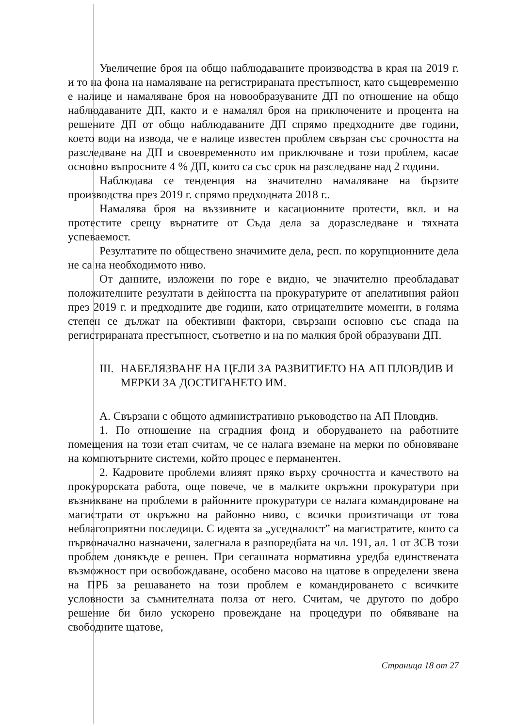Увеличение броя на общо наблюдаваните производства в края на 2019 г. и то на фона на намаляване на регистрираната престъпност, като същевременно е налице и намаляване броя на новообразуваните ДП по отношение на общо наблюдаваните ДП, както и е намалял броя на приключените и процента на решените ДП от общо наблюдаваните ДП спрямо предходните две години, което води на извода, че е налице известен проблем свързан със срочността на разследване на ДП и своевременното им приключване и този проблем, касае основно въпросните 4 % ДП, които са със срок на разследване над 2 години.
Наблюдава се тенденция на значително намаляване на бързите производства през 2019 г. спрямо предходната 2018 г..
Намалява броя на въззивните и касационните протести, вкл. и на протестите срещу върнатите от Съда дела за доразследване и тяхната успеваемост.
Резултатите по обществено значимите дела, респ. по корупционните дела не са на необходимото ниво.
От данните, изложени по горе е видно, че значително преобладават положителните резултати в дейността на прокуратурите от апелативния район през 2019 г. и предходните две години, като отрицателните моменти, в голяма степен се дължат на обективни фактори, свързани основно със спада на регистрираната престъпност, съответно и на по малкия брой образувани ДП.
III. НАБЕЛЯЗВАНЕ НА ЦЕЛИ ЗА РАЗВИТИЕТО НА АП ПЛОВДИВ И МЕРКИ ЗА ДОСТИГАНЕТО ИМ.
А. Свързани с общото административно ръководство на АП Пловдив.
1. По отношение на сградния фонд и оборудването на работните помещения на този етап считам, че се налага вземане на мерки по обновяване на компютърните системи, който процес е перманентен.
2. Кадровите проблеми влияят пряко върху срочността и качеството на прокурорската работа, още повече, че в малките окръжни прокуратури при възникване на проблеми в районните прокуратури се налага командироване на магистрати от окръжно на районно ниво, с всички произтичащи от това неблагоприятни последици. С идеята за „уседналост” на магистратите, които са първоначално назначени, залегнала в разпоредбата на чл. 191, ал. 1 от ЗСВ този проблем донякъде е решен. При сегашната нормативна уредба единствената възможност при освобождаване, особено масово на щатове в определени звена на ПРБ за решаването на този проблем е командироването с всичките условности за съмнителната полза от него. Считам, че другото по добро решение би било ускорено провеждане на процедури по обявяване на свободните щатове,
Страница 18 от 27